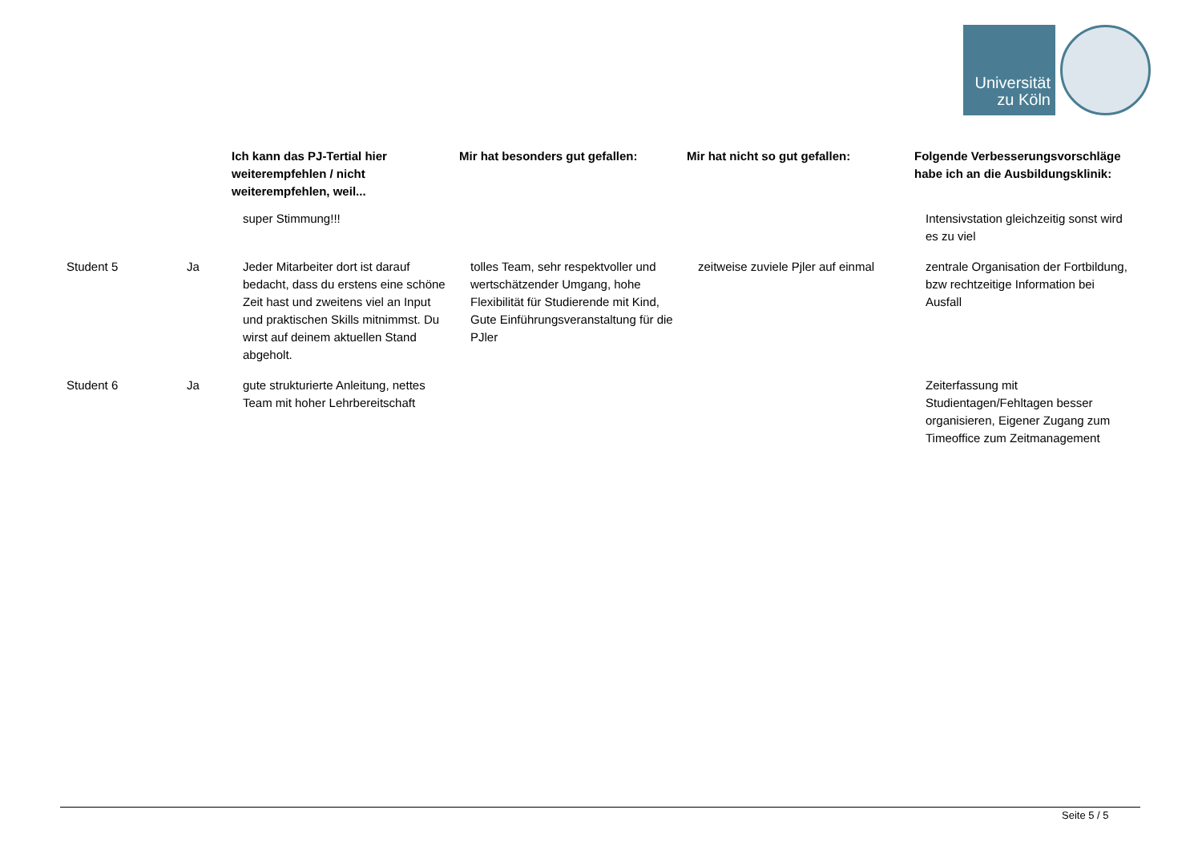Universität
zu Köln
| | | Ich kann das PJ-Tertial hier weiterempfehlen / nicht weiterempfehlen, weil... | Mir hat besonders gut gefallen: | Mir hat nicht so gut gefallen: | Folgende Verbesserungsvorschläge habe ich an die Ausbildungsklinik: |
| --- | --- | --- | --- | --- | --- |
| | | super Stimmung!!! | | | Intensivstation gleichzeitig sonst wird es zu viel |
| Student 5 | Ja | Jeder Mitarbeiter dort ist darauf bedacht, dass du erstens eine schöne Zeit hast und zweitens viel an Input und praktischen Skills mitnimmst. Du wirst auf deinem aktuellen Stand abgeholt. | tolles Team, sehr respektvoller und wertschätzender Umgang, hohe Flexibilität für Studierende mit Kind, Gute Einführungsveranstaltung für die PJler | zeitweise zuviele Pjler auf einmal | zentrale Organisation der Fortbildung, bzw rechtzeitige Information bei Ausfall |
| Student 6 | Ja | gute strukturierte Anleitung, nettes Team mit hoher Lehrbereitschaft | | | Zeiterfassung mit Studientagen/Fehltagen besser organisieren, Eigener Zugang zum Timeoffice zum Zeitmanagement |
Seite 5 / 5